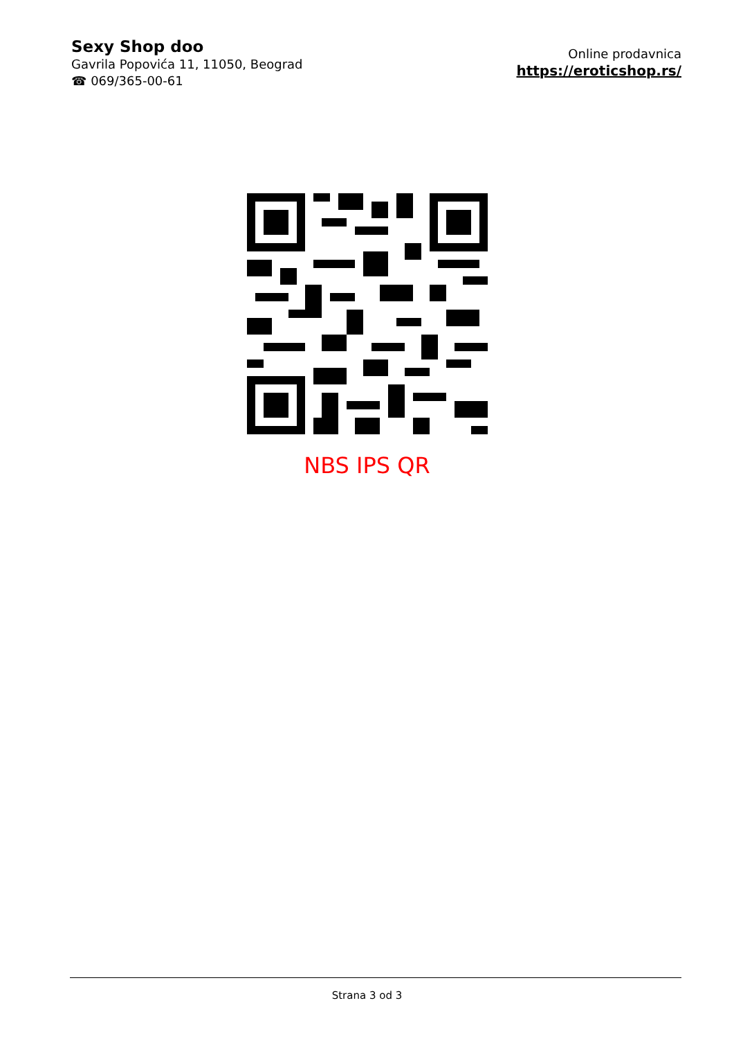Sexy Shop doo
Gavrila Popovića 11, 11050, Beograd
☎ 069/365-00-61
Online prodavnica
https://eroticshop.rs/
NBS IPS QR
Strana 3 od 3